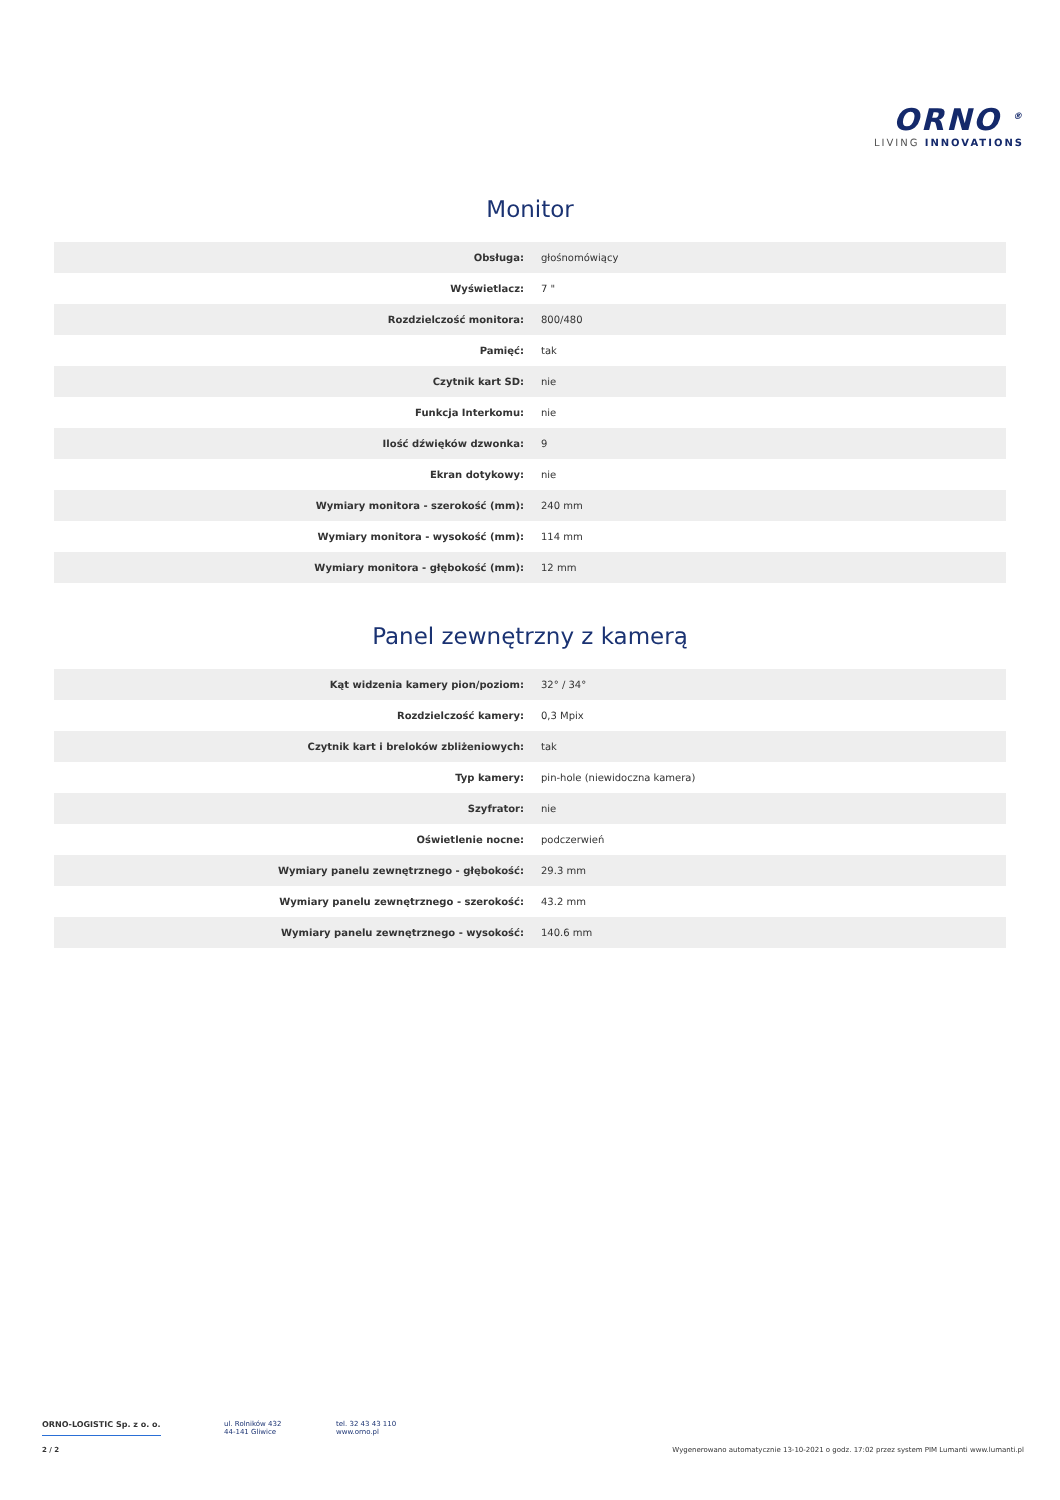ORNO <sup>®</sup>
LIVING INNOVATIONS
Monitor
| Obsługa: | głośnomówiący |
| Wyświetlacz: | 7 " |
| Rozdzielczość monitora: | 800/480 |
| Pamięć: | tak |
| Czytnik kart SD: | nie |
| Funkcja Interkomu: | nie |
| Ilość dźwięków dzwonka: | 9 |
| Ekran dotykowy: | nie |
| Wymiary monitora - szerokość (mm): | 240 mm |
| Wymiary monitora - wysokość (mm): | 114 mm |
| Wymiary monitora - głębokość (mm): | 12 mm |
Panel zewnętrzny z kamerą
| Kąt widzenia kamery pion/poziom: | 32° / 34° |
| Rozdzielczość kamery: | 0,3 Mpix |
| Czytnik kart i breloków zbliżeniowych: | tak |
| Typ kamery: | pin-hole (niewidoczna kamera) |
| Szyfrator: | nie |
| Oświetlenie nocne: | podczerwień |
| Wymiary panelu zewnętrznego - głębokość: | 29.3 mm |
| Wymiary panelu zewnętrznego - szerokość: | 43.2 mm |
| Wymiary panelu zewnętrznego - wysokość: | 140.6 mm |
ORNO-LOGISTIC Sp. z o. o. ul. Rolników 432
44-141 Gliwice
tel. 32 43 43 110
www.orno.pl
2 / 2 Wygenerowano automatycznie 13-10-2021 o godz. 17:02 przez system PIM Lumanti www.lumanti.pl